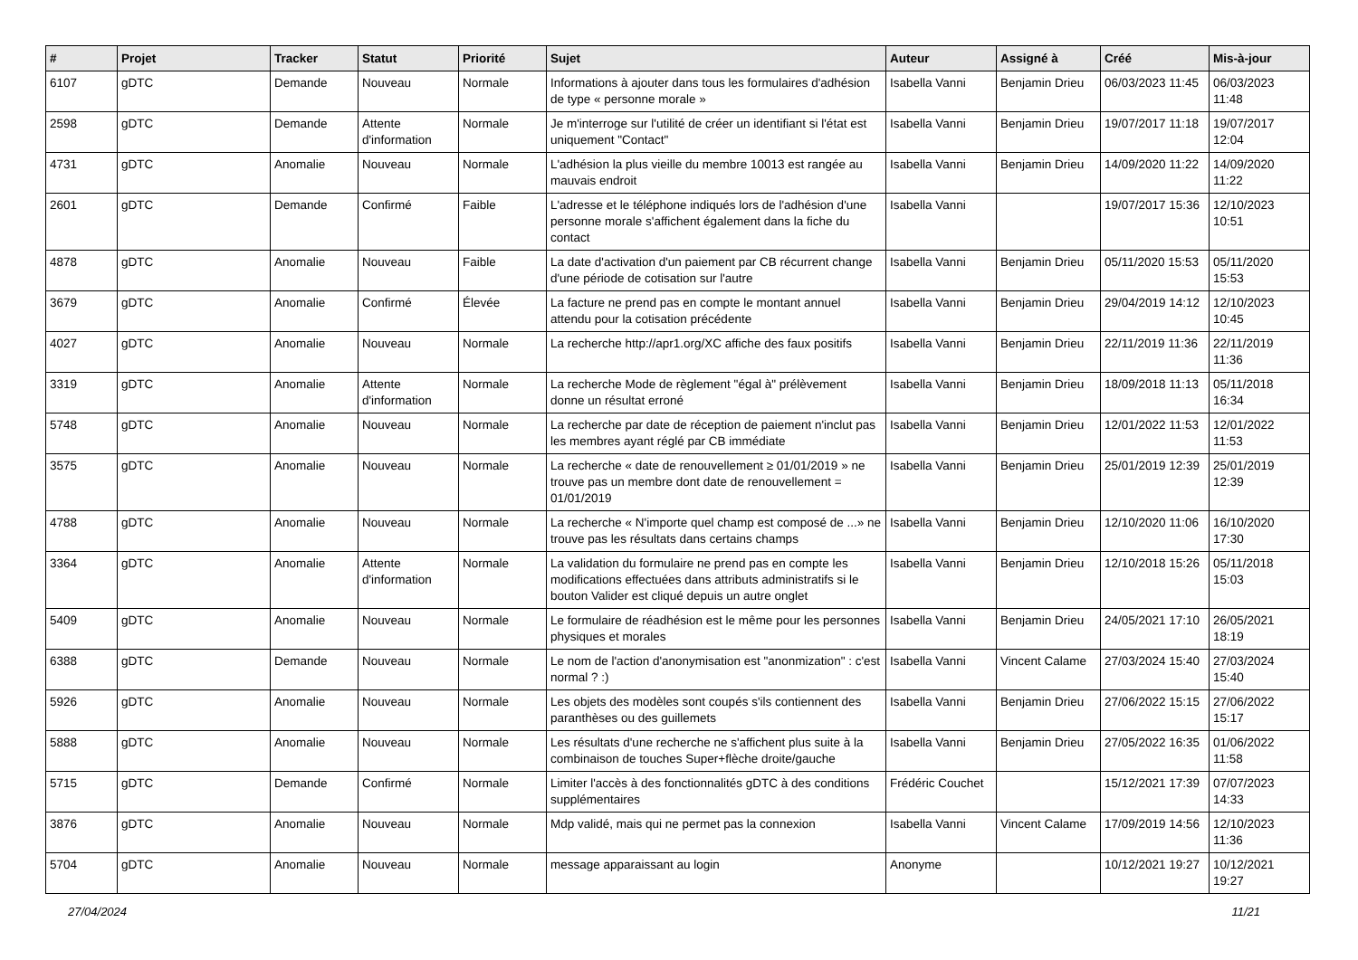| # | Projet | Tracker | Statut | Priorité | Sujet | Auteur | Assigné à | Créé | Mis-à-jour |
| --- | --- | --- | --- | --- | --- | --- | --- | --- | --- |
| 6107 | gDTC | Demande | Nouveau | Normale | Informations à ajouter dans tous les formulaires d'adhésion de type « personne morale » | Isabella Vanni | Benjamin Drieu | 06/03/2023 11:45 | 06/03/2023 11:48 |
| 2598 | gDTC | Demande | Attente d'information | Normale | Je m'interroge sur l'utilité de créer un identifiant si l'état est uniquement "Contact" | Isabella Vanni | Benjamin Drieu | 19/07/2017 11:18 | 19/07/2017 12:04 |
| 4731 | gDTC | Anomalie | Nouveau | Normale | L'adhésion la plus vieille du membre 10013 est rangée au mauvais endroit | Isabella Vanni | Benjamin Drieu | 14/09/2020 11:22 | 14/09/2020 11:22 |
| 2601 | gDTC | Demande | Confirmé | Faible | L'adresse et le téléphone indiqués lors de l'adhésion d'une personne morale s'affichent également dans la fiche du contact | Isabella Vanni | | 19/07/2017 15:36 | 12/10/2023 10:51 |
| 4878 | gDTC | Anomalie | Nouveau | Faible | La date d'activation d'un paiement par CB récurrent change d'une période de cotisation sur l'autre | Isabella Vanni | Benjamin Drieu | 05/11/2020 15:53 | 05/11/2020 15:53 |
| 3679 | gDTC | Anomalie | Confirmé | Élevée | La facture ne prend pas en compte le montant annuel attendu pour la cotisation précédente | Isabella Vanni | Benjamin Drieu | 29/04/2019 14:12 | 12/10/2023 10:45 |
| 4027 | gDTC | Anomalie | Nouveau | Normale | La recherche http://apr1.org/XC affiche des faux positifs | Isabella Vanni | Benjamin Drieu | 22/11/2019 11:36 | 22/11/2019 11:36 |
| 3319 | gDTC | Anomalie | Attente d'information | Normale | La recherche Mode de règlement "égal à" prélèvement donne un résultat erroné | Isabella Vanni | Benjamin Drieu | 18/09/2018 11:13 | 05/11/2018 16:34 |
| 5748 | gDTC | Anomalie | Nouveau | Normale | La recherche par date de réception de paiement n'inclut pas les membres ayant réglé par CB immédiate | Isabella Vanni | Benjamin Drieu | 12/01/2022 11:53 | 12/01/2022 11:53 |
| 3575 | gDTC | Anomalie | Nouveau | Normale | La recherche « date de renouvellement ≥ 01/01/2019 » ne trouve pas un membre dont date de renouvellement = 01/01/2019 | Isabella Vanni | Benjamin Drieu | 25/01/2019 12:39 | 25/01/2019 12:39 |
| 4788 | gDTC | Anomalie | Nouveau | Normale | La recherche « N'importe quel champ est composé de ...» ne trouve pas les résultats dans certains champs | Isabella Vanni | Benjamin Drieu | 12/10/2020 11:06 | 16/10/2020 17:30 |
| 3364 | gDTC | Anomalie | Attente d'information | Normale | La validation du formulaire ne prend pas en compte les modifications effectuées dans attributs administratifs si le bouton Valider est cliqué depuis un autre onglet | Isabella Vanni | Benjamin Drieu | 12/10/2018 15:26 | 05/11/2018 15:03 |
| 5409 | gDTC | Anomalie | Nouveau | Normale | Le formulaire de réadhésion est le même pour les personnes physiques et morales | Isabella Vanni | Benjamin Drieu | 24/05/2021 17:10 | 26/05/2021 18:19 |
| 6388 | gDTC | Demande | Nouveau | Normale | Le nom de l'action d'anonymisation est "anonmization" : c'est normal ? :) | Isabella Vanni | Vincent Calame | 27/03/2024 15:40 | 27/03/2024 15:40 |
| 5926 | gDTC | Anomalie | Nouveau | Normale | Les objets des modèles sont coupés s'ils contiennent des paranthèses ou des guillemets | Isabella Vanni | Benjamin Drieu | 27/06/2022 15:15 | 27/06/2022 15:17 |
| 5888 | gDTC | Anomalie | Nouveau | Normale | Les résultats d'une recherche ne s'affichent plus suite à la combinaison de touches Super+flèche droite/gauche | Isabella Vanni | Benjamin Drieu | 27/05/2022 16:35 | 01/06/2022 11:58 |
| 5715 | gDTC | Demande | Confirmé | Normale | Limiter l'accès à des fonctionnalités gDTC à des conditions supplémentaires | Frédéric Couchet | | 15/12/2021 17:39 | 07/07/2023 14:33 |
| 3876 | gDTC | Anomalie | Nouveau | Normale | Mdp validé, mais qui ne permet pas la connexion | Isabella Vanni | Vincent Calame | 17/09/2019 14:56 | 12/10/2023 11:36 |
| 5704 | gDTC | Anomalie | Nouveau | Normale | message apparaissant au login | Anonyme | | 10/12/2021 19:27 | 10/12/2021 19:27 |
27/04/2024 11/21